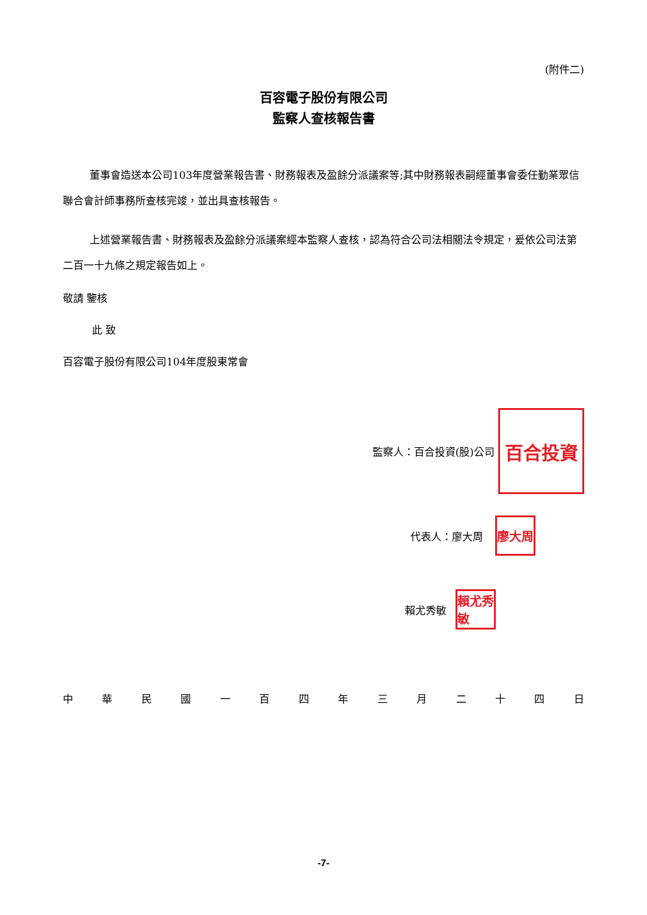(附件二)
百容電子股份有限公司
監察人查核報告書
董事會造送本公司103年度營業報告書、財務報表及盈餘分派議案等;其中財務報表嗣經董事會委任勤業眾信聯合會計師事務所查核完竣，並出具查核報告。
上述營業報告書、財務報表及盈餘分派議案經本監察人查核，認為符合公司法相關法令規定，爰依公司法第二百一十九條之規定報告如上。
敬請 鑒核
此 致
百容電子股份有限公司104年度股東常會
監察人：百合投資(股)公司
百合投資
代表人：廖大周
廖大周
賴尤秀敏
賴尤秀敏
中華民國一百四年三月二十四日
-7-